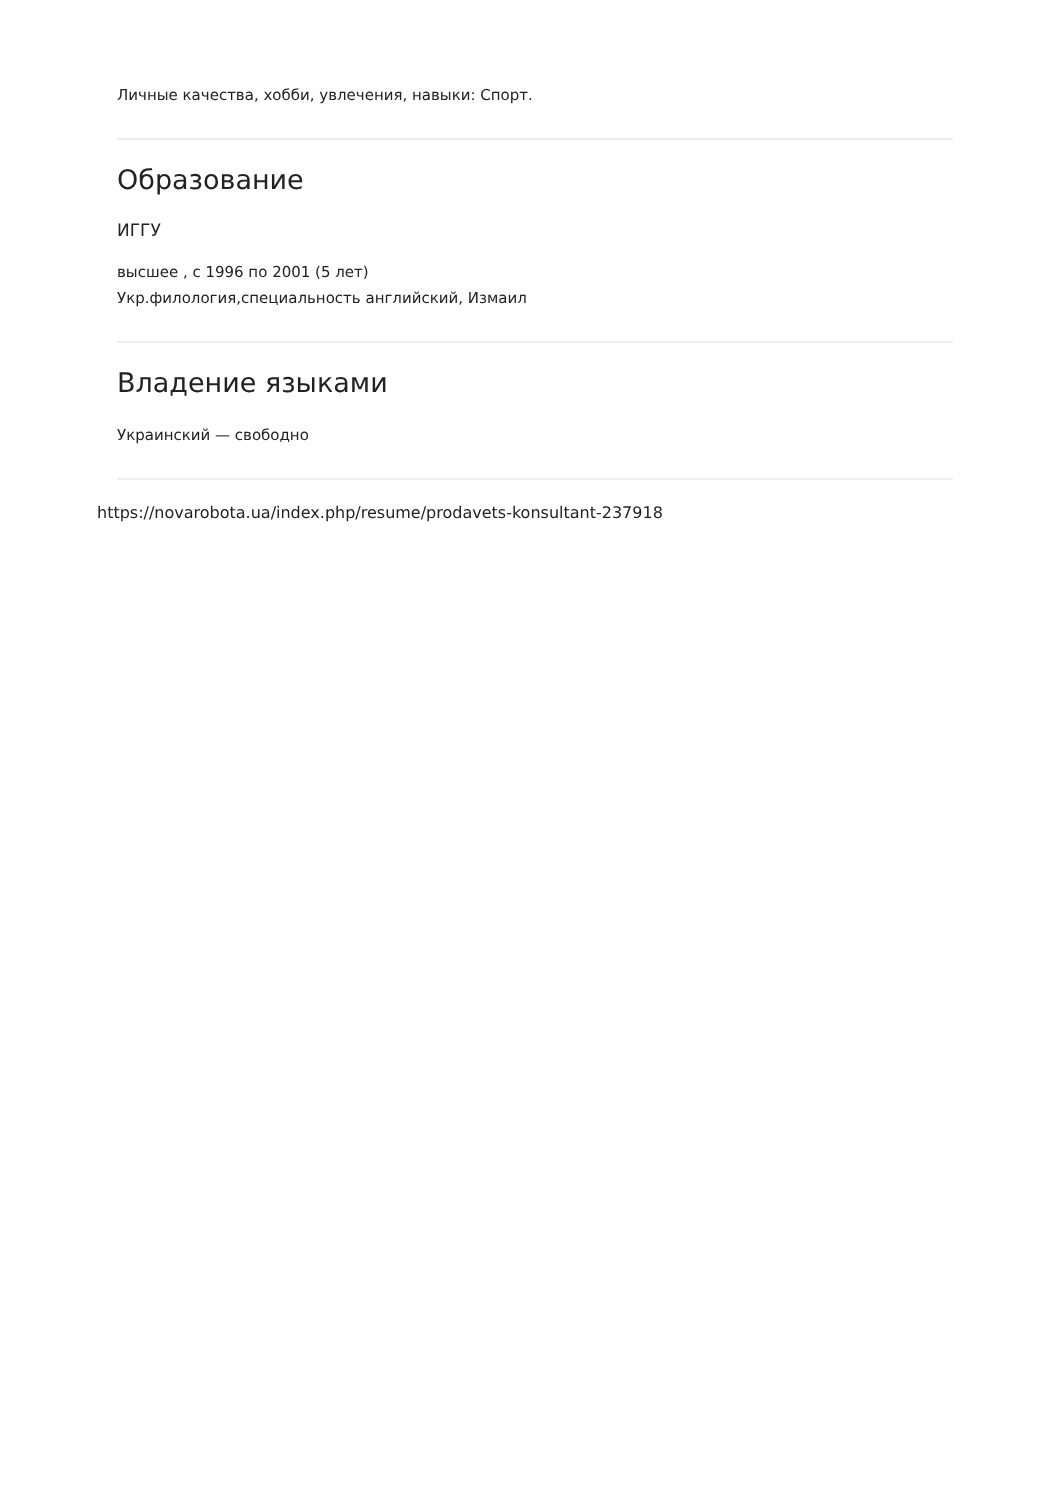Личные качества, хобби, увлечения, навыки: Спорт.
Образование
ИГГУ
высшее , с 1996 по 2001 (5 лет)
Укр.филология,специальность английский, Измаил
Владение языками
Украинский — свободно
https://novarobota.ua/index.php/resume/prodavets-konsultant-237918